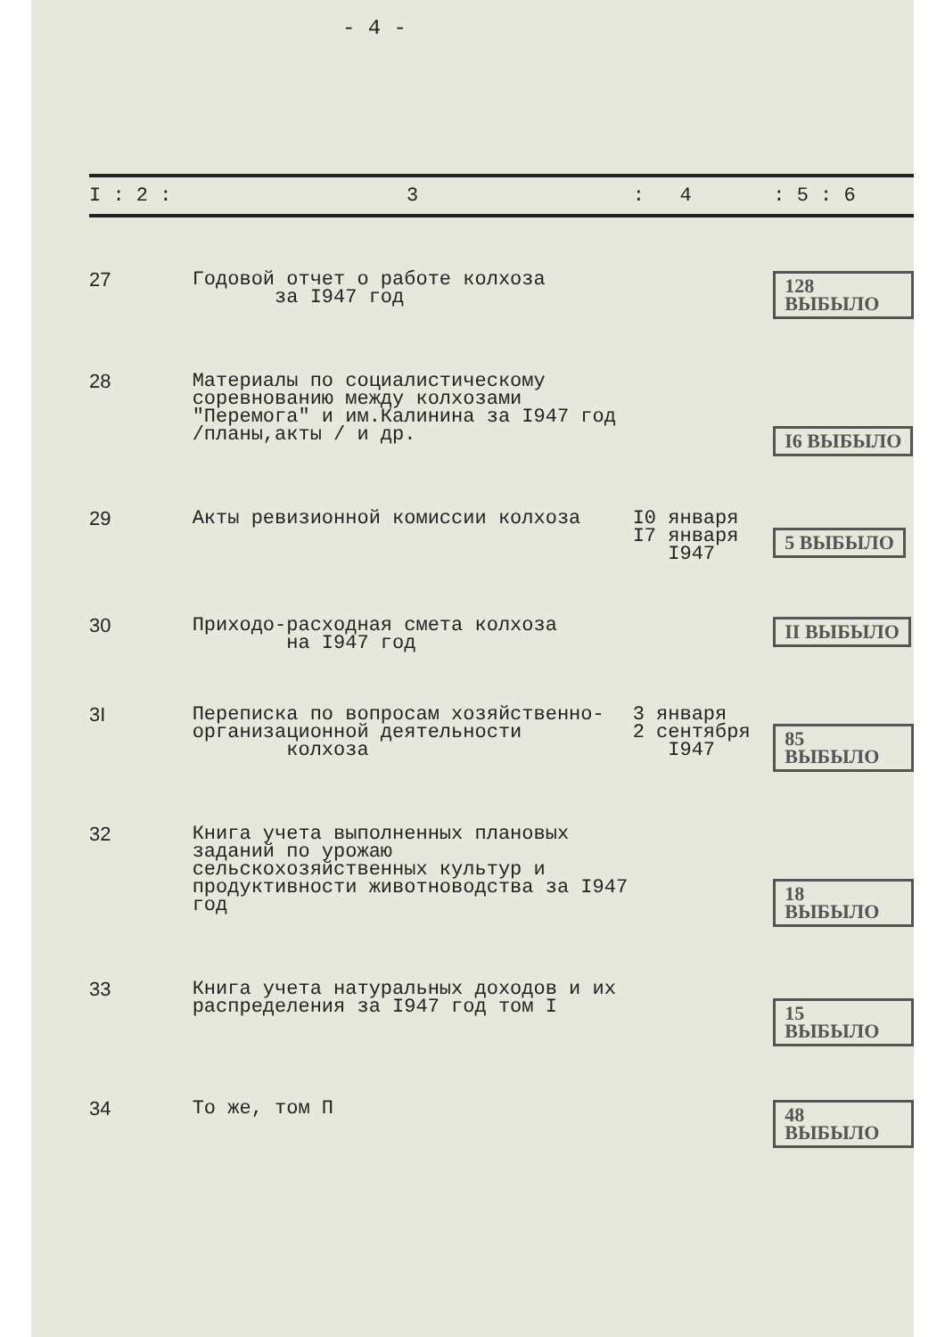- 4 -
| I : 2 : | 3 | : 4 | : 5 : 6 |
| --- | --- | --- | --- |
| 27 | Годовой отчет о работе колхоза за I947 год | | 128 ВЫБЫЛО |
| 28 | Материалы по социалистическому соревнованию между колхозами "Перемога" и им.Калинина за I947 год /планы,акты / и др. | | I6 ВЫБЫЛО |
| 29 | Акты ревизионной комиссии колхоза | I0 января I7 января I947 | 5 ВЫБЫЛО |
| 30 | Приходо-расходная смета колхоза на I947 год | | II ВЫБЫЛО |
| 3I | Переписка по вопросам хозяйственно-организационной деятельности колхоза | 3 января 2 сентября I947 | 85 ВЫБЫЛО |
| 32 | Книга учета выполненных плановых заданий по урожаю сельскохозяйственных культур и продуктивности животноводства за I947 год | | 18 ВЫБЫЛО |
| 33 | Книга учета натуральных доходов и их распределения за I947 год том I | | 15 ВЫБЫЛО |
| 34 | То же, том П | | 48 ВЫБЫЛО |